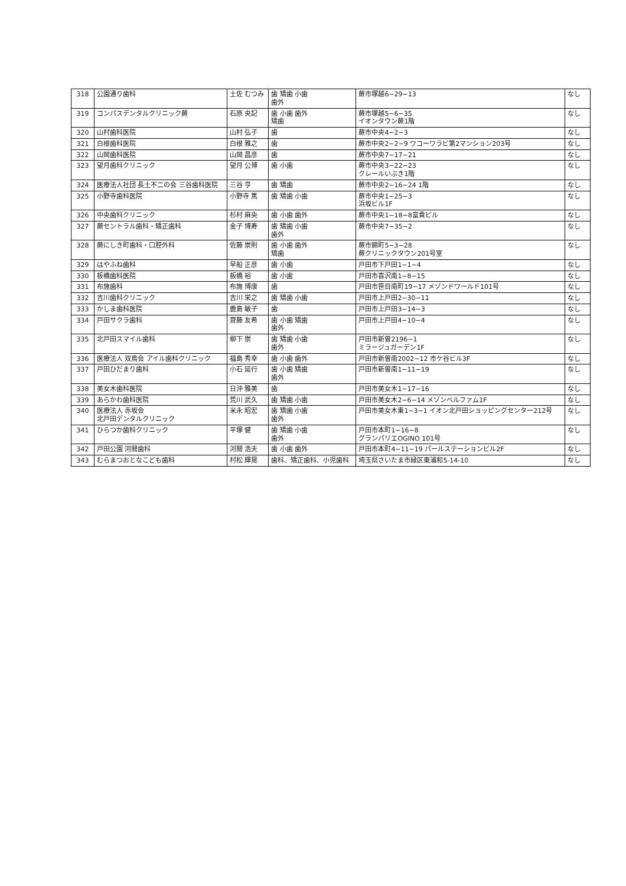| 318 | 公園通り歯科 | 土佐 むつみ | 歯 矯歯 小歯 歯外 | 蕨市塚越6−29−13 | なし |
| 319 | コンパスデンタルクリニック蕨 | 石原 央記 | 歯 小歯 歯外 矯歯 | 蕨市塚越5−6−35 イオンタウン蕨1階 | なし |
| 320 | 山村歯科医院 | 山村 弘子 | 歯 | 蕨市中央4−2−3 | なし |
| 321 | 白根歯科医院 | 白根 雅之 | 歯 | 蕨市中央2−2−9 ワコーワラビ第2マンション203号 | なし |
| 322 | 山岡歯科医院 | 山岡 昌彦 | 歯 | 蕨市中央7−17−21 | なし |
| 323 | 望月歯科クリニック | 望月 公博 | 歯 小歯 | 蕨市中央3−22−23 クレールいぶき1階 | なし |
| 324 | 医療法人社団 長土不二の会 三谷歯科医院 | 三谷 亨 | 歯 矯歯 | 蕨市中央2−16−24 1階 | なし |
| 325 | 小野寺歯科医院 | 小野寺 篤 | 歯 矯歯 小歯 | 蕨市中央1−25−3 浜坂ビル1F | なし |
| 326 | 中央歯科クリニック | 杉村 麻央 | 歯 小歯 歯外 | 蕨市中央1−18−8富貴ビル | なし |
| 327 | 蕨セントラル歯科・矯正歯科 | 金子 博寿 | 歯 矯歯 小歯 歯外 | 蕨市中央7−35−2 | なし |
| 328 | 蕨にしき町歯科・口腔外科 | 佐藤 崇則 | 歯 小歯 歯外 矯歯 | 蕨市錦町5−3−28 蕨クリニックタウン201号室 | なし |
| 329 | はやふね歯科 | 早船 正彦 | 歯 小歯 | 戸田市下戸田1−1−4 | なし |
| 330 | 板橋歯科医院 | 板橋 裕 | 歯 小歯 | 戸田市喜沢南1−8−15 | なし |
| 331 | 布施歯科 | 布施 博康 | 歯 | 戸田市笹目南町19−17 メゾンドワールド101号 | なし |
| 332 | 吉川歯科クリニック | 吉川 栄之 | 歯 矯歯 小歯 | 戸田市上戸田2−30−11 | なし |
| 333 | かしま歯科医院 | 鹿島 敏子 | 歯 | 戸田市上戸田3−14−3 | なし |
| 334 | 戸田サクラ歯科 | 齋藤 友希 | 歯 小歯 矯歯 歯外 | 戸田市上戸田4−10−4 | なし |
| 335 | 北戸田スマイル歯科 | 柳下 崇 | 歯 矯歯 小歯 歯外 | 戸田市新曽2196−1 ミラージュガーデン1F | なし |
| 336 | 医療法人 双鳥会 アイル歯科クリニック | 福島 秀幸 | 歯 小歯 歯外 | 戸田市新曽南2002−12 市ケ谷ビル3F | なし |
| 337 | 戸田ひだまり歯科 | 小石 延行 | 歯 小歯 矯歯 歯外 | 戸田市新曽南1−11−19 | なし |
| 338 | 美女木歯科医院 | 日沖 雅美 | 歯 | 戸田市美女木1−17−16 | なし |
| 339 | あらかわ歯科医院 | 荒川 武久 | 歯 矯歯 小歯 | 戸田市美女木2−6−14 メゾンベルファム1F | なし |
| 340 | 医療法人 赤坂会 北戸田デンタルクリニック | 米永 昭宏 | 歯 矯歯 小歯 歯外 | 戸田市美女木東1−3−1 イオン北戸田ショッピングセンター212号 | なし |
| 341 | ひらつか歯科クリニック | 平塚 健 | 歯 矯歯 小歯 歯外 | 戸田市本町1−16−8 グランパリエOGINO 101号 | なし |
| 342 | 戸田公園 河間歯科 | 河間 浩夫 | 歯 小歯 歯外 | 戸田市本町4−11−19 パールステーションビル2F | なし |
| 343 | むらまつおとなこども歯科 | 村松 輝晃 | 歯科、矯正歯科、小児歯科 | 埼玉県さいたま市緑区東浦和5-14-10 | なし |